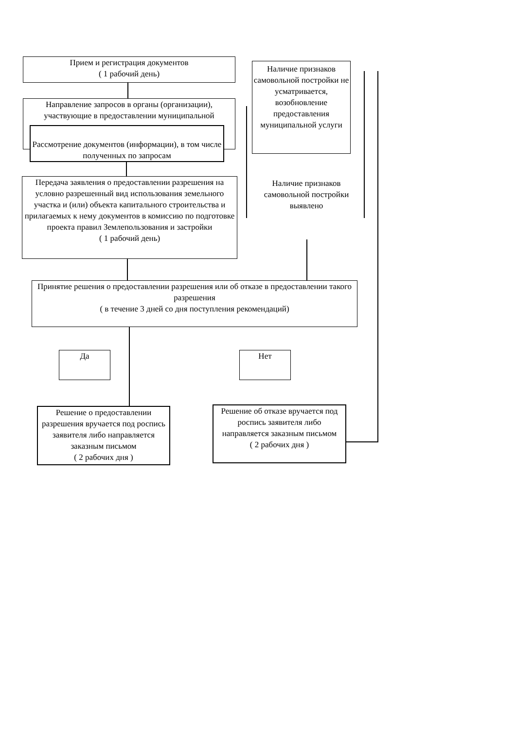Прием и регистрация документов
( 1 рабочий день)
Наличие признаков самовольной постройки не усматривается, возобновление предоставления муниципальной услуги
Направление запросов в органы (организации), участвующие в предоставлении муниципальной
Рассмотрение документов (информации), в том числе полученных по запросам
Передача заявления о предоставлении разрешения на условно разрешенный вид использования земельного участка и (или) объекта капитального строительства и прилагаемых к нему документов в комиссию по подготовке проекта правил Землепользования и застройки
( 1 рабочий день)
Наличие признаков самовольной постройки выявлено
Принятие решения о предоставлении разрешения или об отказе в предоставлении такого разрешения
( в течение 3 дней со дня поступления рекомендаций)
Да Нет
Решение о предоставлении разрешения вручается под роспись заявителя либо направляется заказным письмом
( 2 рабочих дня )
Решение об отказе вручается под роспись заявителя либо направляется заказным письмом
( 2 рабочих дня )